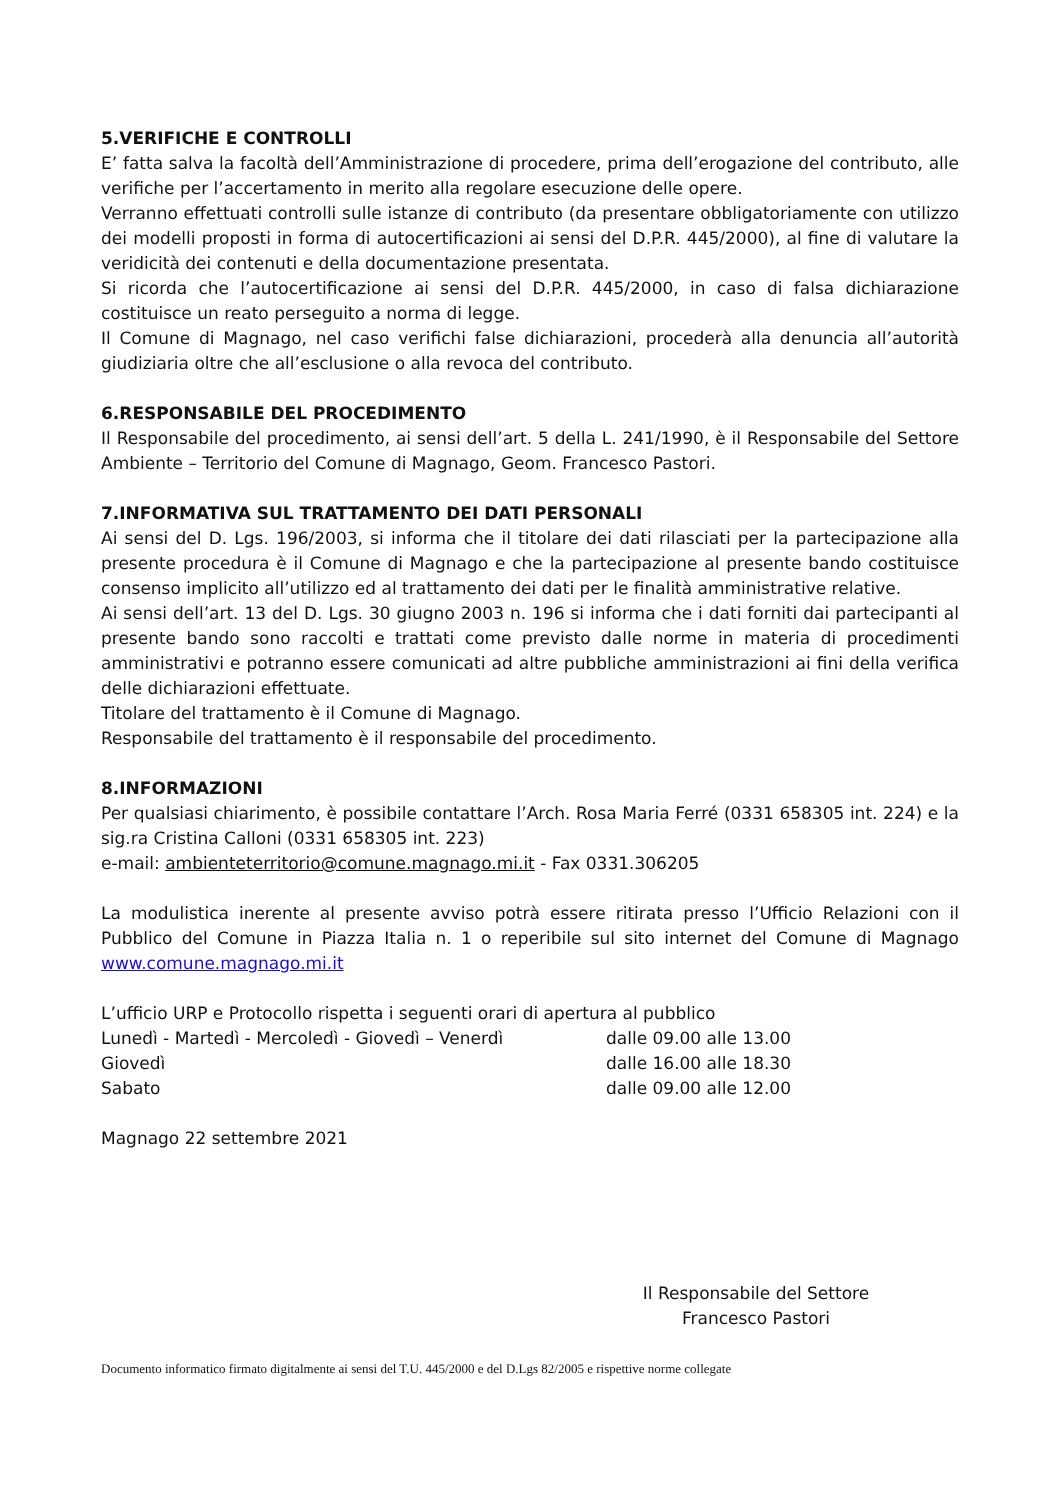5.VERIFICHE E CONTROLLI
E’ fatta salva la facoltà dell’Amministrazione di procedere, prima dell’erogazione del contributo, alle verifiche per l’accertamento in merito alla regolare esecuzione delle opere.
Verranno effettuati controlli sulle istanze di contributo (da presentare obbligatoriamente con utilizzo dei modelli proposti in forma di autocertificazioni ai sensi del D.P.R. 445/2000), al fine di valutare la veridicità dei contenuti e della documentazione presentata.
Si ricorda che l’autocertificazione ai sensi del D.P.R. 445/2000, in caso di falsa dichiarazione costituisce un reato perseguito a norma di legge.
Il Comune di Magnago, nel caso verifichi false dichiarazioni, procederà alla denuncia all’autorità giudiziaria oltre che all’esclusione o alla revoca del contributo.
6.RESPONSABILE DEL PROCEDIMENTO
Il Responsabile del procedimento, ai sensi dell’art. 5 della L. 241/1990, è il Responsabile del Settore Ambiente – Territorio del Comune di Magnago, Geom. Francesco Pastori.
7.INFORMATIVA SUL TRATTAMENTO DEI DATI PERSONALI
Ai sensi del D. Lgs. 196/2003, si informa che il titolare dei dati rilasciati per la partecipazione alla presente procedura è il Comune di Magnago e che la partecipazione al presente bando costituisce consenso implicito all’utilizzo ed al trattamento dei dati per le finalità amministrative relative.
Ai sensi dell’art. 13 del D. Lgs. 30 giugno 2003 n. 196 si informa che i dati forniti dai partecipanti al presente bando sono raccolti e trattati come previsto dalle norme in materia di procedimenti amministrativi e potranno essere comunicati ad altre pubbliche amministrazioni ai fini della verifica delle dichiarazioni effettuate.
Titolare del trattamento è il Comune di Magnago.
Responsabile del trattamento è il responsabile del procedimento.
8.INFORMAZIONI
Per qualsiasi chiarimento, è possibile contattare l’Arch. Rosa Maria Ferré (0331 658305 int. 224) e la sig.ra Cristina Calloni (0331 658305 int. 223)
e-mail: ambienteterritorio@comune.magnago.mi.it - Fax 0331.306205
La modulistica inerente al presente avviso potrà essere ritirata presso l’Ufficio Relazioni con il Pubblico del Comune in Piazza Italia n. 1 o reperibile sul sito internet del Comune di Magnago www.comune.magnago.mi.it
L’ufficio URP e Protocollo rispetta i seguenti orari di apertura al pubblico
| Lunedì - Martedì - Mercoledì - Giovedì – Venerdì | dalle 09.00 alle 13.00 |
| Giovedì | dalle 16.00 alle 18.30 |
| Sabato | dalle 09.00 alle 12.00 |
Magnago 22 settembre 2021
Il Responsabile del Settore
Francesco Pastori
Documento informatico firmato digitalmente ai sensi del T.U. 445/2000 e del D.Lgs 82/2005 e rispettive norme collegate